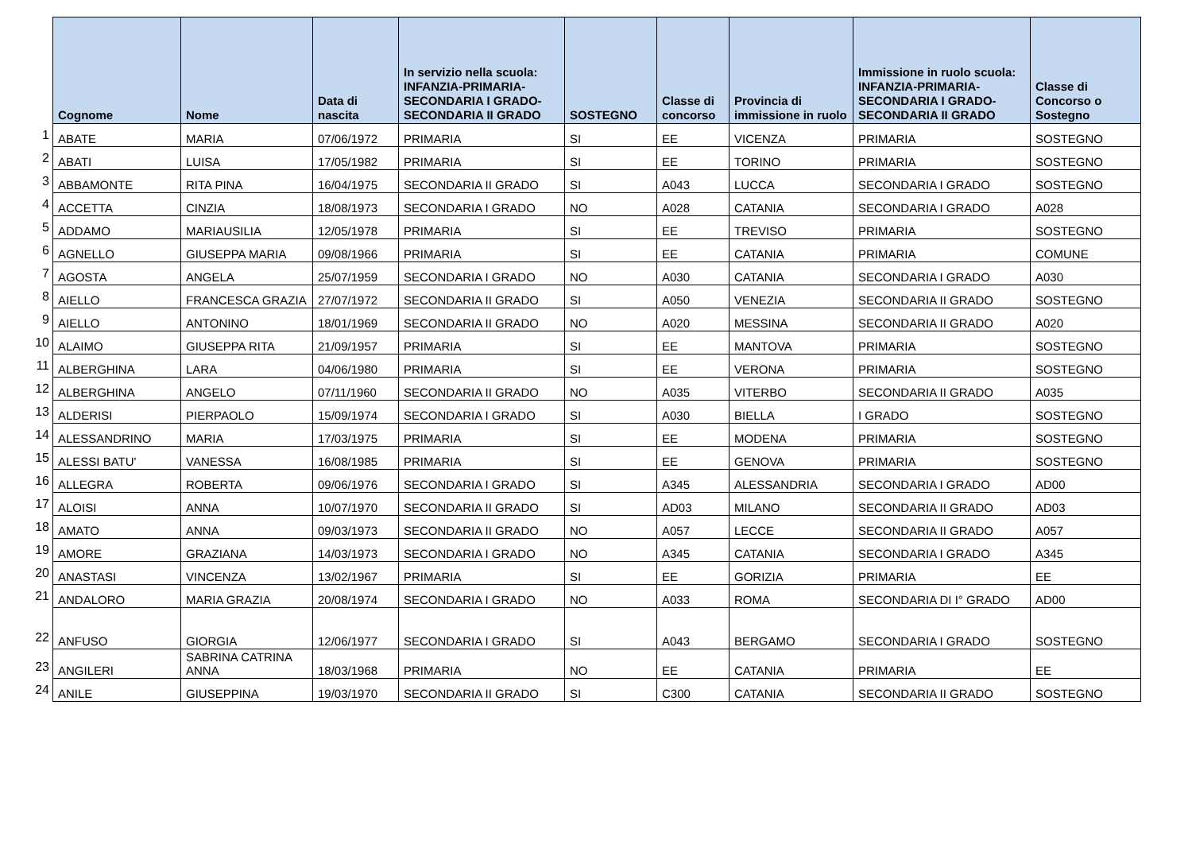| | Cognome | Nome | Data di nascita | In servizio nella scuola: INFANZIA-PRIMARIA-SECONDARIA I GRADO-SECONDARIA II GRADO | SOSTEGNO | Classe di concorso | Provincia di immissione in ruolo | Immissione in ruolo scuola: INFANZIA-PRIMARIA-SECONDARIA I GRADO-SECONDARIA II GRADO | Classe di Concorso o Sostegno |
| --- | --- | --- | --- | --- | --- | --- | --- | --- | --- |
| 1 | ABATE | MARIA | 07/06/1972 | PRIMARIA | SI | EE | VICENZA | PRIMARIA | SOSTEGNO |
| 2 | ABATI | LUISA | 17/05/1982 | PRIMARIA | SI | EE | TORINO | PRIMARIA | SOSTEGNO |
| 3 | ABBAMONTE | RITA PINA | 16/04/1975 | SECONDARIA II GRADO | SI | A043 | LUCCA | SECONDARIA I GRADO | SOSTEGNO |
| 4 | ACCETTA | CINZIA | 18/08/1973 | SECONDARIA I GRADO | NO | A028 | CATANIA | SECONDARIA I GRADO | A028 |
| 5 | ADDAMO | MARIAUSILIA | 12/05/1978 | PRIMARIA | SI | EE | TREVISO | PRIMARIA | SOSTEGNO |
| 6 | AGNELLO | GIUSEPPA MARIA | 09/08/1966 | PRIMARIA | SI | EE | CATANIA | PRIMARIA | COMUNE |
| 7 | AGOSTA | ANGELA | 25/07/1959 | SECONDARIA I GRADO | NO | A030 | CATANIA | SECONDARIA I GRADO | A030 |
| 8 | AIELLO | FRANCESCA GRAZIA | 27/07/1972 | SECONDARIA II GRADO | SI | A050 | VENEZIA | SECONDARIA II GRADO | SOSTEGNO |
| 9 | AIELLO | ANTONINO | 18/01/1969 | SECONDARIA II GRADO | NO | A020 | MESSINA | SECONDARIA II GRADO | A020 |
| 10 | ALAIMO | GIUSEPPA RITA | 21/09/1957 | PRIMARIA | SI | EE | MANTOVA | PRIMARIA | SOSTEGNO |
| 11 | ALBERGHINA | LARA | 04/06/1980 | PRIMARIA | SI | EE | VERONA | PRIMARIA | SOSTEGNO |
| 12 | ALBERGHINA | ANGELO | 07/11/1960 | SECONDARIA II GRADO | NO | A035 | VITERBO | SECONDARIA II GRADO | A035 |
| 13 | ALDERISI | PIERPAOLO | 15/09/1974 | SECONDARIA I GRADO | SI | A030 | BIELLA | I GRADO | SOSTEGNO |
| 14 | ALESSANDRINO | MARIA | 17/03/1975 | PRIMARIA | SI | EE | MODENA | PRIMARIA | SOSTEGNO |
| 15 | ALESSI BATU' | VANESSA | 16/08/1985 | PRIMARIA | SI | EE | GENOVA | PRIMARIA | SOSTEGNO |
| 16 | ALLEGRA | ROBERTA | 09/06/1976 | SECONDARIA I GRADO | SI | A345 | ALESSANDRIA | SECONDARIA I GRADO | AD00 |
| 17 | ALOISI | ANNA | 10/07/1970 | SECONDARIA II GRADO | SI | AD03 | MILANO | SECONDARIA II GRADO | AD03 |
| 18 | AMATO | ANNA | 09/03/1973 | SECONDARIA II GRADO | NO | A057 | LECCE | SECONDARIA II GRADO | A057 |
| 19 | AMORE | GRAZIANA | 14/03/1973 | SECONDARIA I GRADO | NO | A345 | CATANIA | SECONDARIA I GRADO | A345 |
| 20 | ANASTASI | VINCENZA | 13/02/1967 | PRIMARIA | SI | EE | GORIZIA | PRIMARIA | EE |
| 21 | ANDALORO | MARIA GRAZIA | 20/08/1974 | SECONDARIA I GRADO | NO | A033 | ROMA | SECONDARIA DI I° GRADO | AD00 |
| 22 | ANFUSO | GIORGIA | 12/06/1977 | SECONDARIA I GRADO | SI | A043 | BERGAMO | SECONDARIA I GRADO | SOSTEGNO |
| 23 | ANGILERI | SABRINA CATRINA ANNA | 18/03/1968 | PRIMARIA | NO | EE | CATANIA | PRIMARIA | EE |
| 24 | ANILE | GIUSEPPINA | 19/03/1970 | SECONDARIA II GRADO | SI | C300 | CATANIA | SECONDARIA II GRADO | SOSTEGNO |